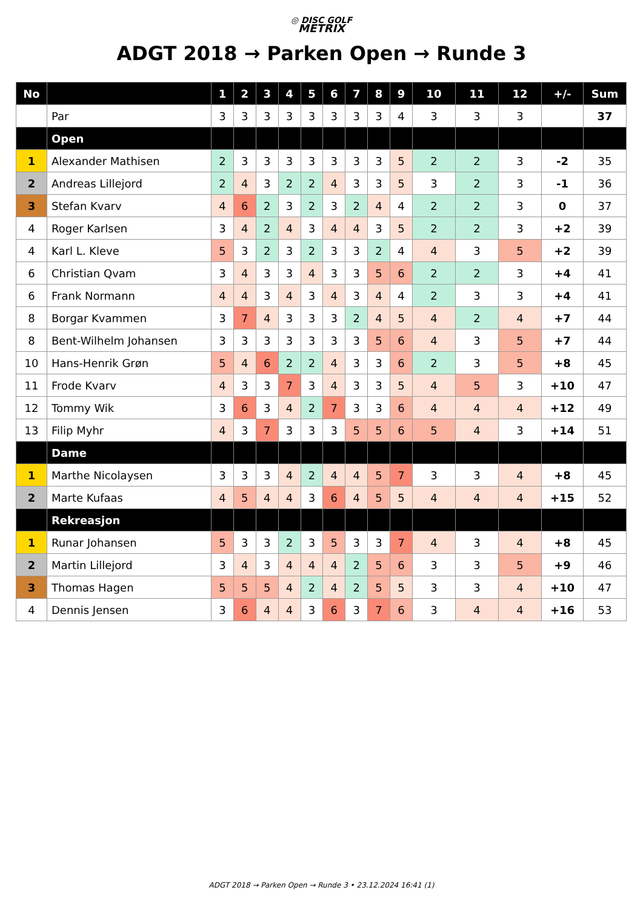◎ DISC GOLF
METRIX
ADGT 2018 → Parken Open → Runde 3
| No | | 1 | 2 | 3 | 4 | 5 | 6 | 7 | 8 | 9 | 10 | 11 | 12 | +/- | Sum |
| --- | --- | --- | --- | --- | --- | --- | --- | --- | --- | --- | --- | --- | --- | --- | --- |
| | Par | 3 | 3 | 3 | 3 | 3 | 3 | 3 | 3 | 4 | 3 | 3 | 3 | | 37 |
| | Open | | | | | | | | | | | | | | |
| 1 | Alexander Mathisen | 2 | 3 | 3 | 3 | 3 | 3 | 3 | 3 | 5 | 2 | 2 | 3 | -2 | 35 |
| 2 | Andreas Lillejord | 2 | 4 | 3 | 2 | 2 | 4 | 3 | 3 | 5 | 3 | 2 | 3 | -1 | 36 |
| 3 | Stefan Kvarv | 4 | 6 | 2 | 3 | 2 | 3 | 2 | 4 | 4 | 2 | 2 | 3 | 0 | 37 |
| 4 | Roger Karlsen | 3 | 4 | 2 | 4 | 3 | 4 | 4 | 3 | 5 | 2 | 2 | 3 | +2 | 39 |
| 4 | Karl L. Kleve | 5 | 3 | 2 | 3 | 2 | 3 | 3 | 2 | 4 | 4 | 3 | 5 | +2 | 39 |
| 6 | Christian Qvam | 3 | 4 | 3 | 3 | 4 | 3 | 3 | 5 | 6 | 2 | 2 | 3 | +4 | 41 |
| 6 | Frank Normann | 4 | 4 | 3 | 4 | 3 | 4 | 3 | 4 | 4 | 2 | 3 | 3 | +4 | 41 |
| 8 | Borgar Kvammen | 3 | 7 | 4 | 3 | 3 | 3 | 2 | 4 | 5 | 4 | 2 | 4 | +7 | 44 |
| 8 | Bent-Wilhelm Johansen | 3 | 3 | 3 | 3 | 3 | 3 | 3 | 5 | 6 | 4 | 3 | 5 | +7 | 44 |
| 10 | Hans-Henrik Grøn | 5 | 4 | 6 | 2 | 2 | 4 | 3 | 3 | 6 | 2 | 3 | 5 | +8 | 45 |
| 11 | Frode Kvarv | 4 | 3 | 3 | 7 | 3 | 4 | 3 | 3 | 5 | 4 | 5 | 3 | +10 | 47 |
| 12 | Tommy Wik | 3 | 6 | 3 | 4 | 2 | 7 | 3 | 3 | 6 | 4 | 4 | 4 | +12 | 49 |
| 13 | Filip Myhr | 4 | 3 | 7 | 3 | 3 | 3 | 5 | 5 | 6 | 5 | 4 | 3 | +14 | 51 |
| | Dame | | | | | | | | | | | | | | |
| 1 | Marthe Nicolaysen | 3 | 3 | 3 | 4 | 2 | 4 | 4 | 5 | 7 | 3 | 3 | 4 | +8 | 45 |
| 2 | Marte Kufaas | 4 | 5 | 4 | 4 | 3 | 6 | 4 | 5 | 5 | 4 | 4 | 4 | +15 | 52 |
| | Rekreasjon | | | | | | | | | | | | | | |
| 1 | Runar Johansen | 5 | 3 | 3 | 2 | 3 | 5 | 3 | 3 | 7 | 4 | 3 | 4 | +8 | 45 |
| 2 | Martin Lillejord | 3 | 4 | 3 | 4 | 4 | 4 | 2 | 5 | 6 | 3 | 3 | 5 | +9 | 46 |
| 3 | Thomas Hagen | 5 | 5 | 5 | 4 | 2 | 4 | 2 | 5 | 5 | 3 | 3 | 4 | +10 | 47 |
| 4 | Dennis Jensen | 3 | 6 | 4 | 4 | 3 | 6 | 3 | 7 | 6 | 3 | 4 | 4 | +16 | 53 |
ADGT 2018 → Parken Open → Runde 3 • 23.12.2024 16:41 (1)